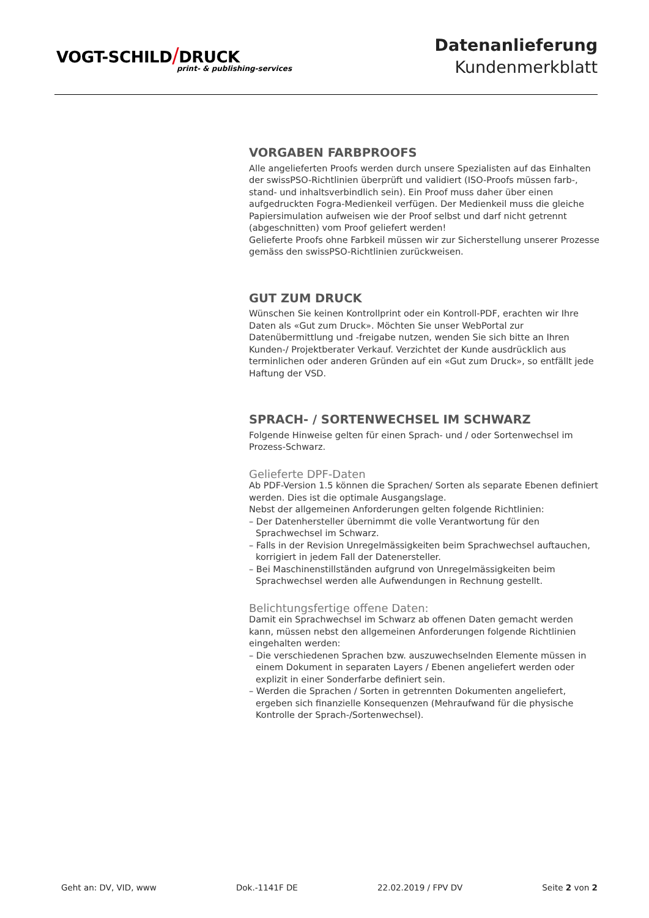VOGT-SCHILD/DRUCK
print- & publishing-services
Datenanlieferung
Kundenmerkblatt
VORGABEN FARBPROOFS
Alle angelieferten Proofs werden durch unsere Spezialisten auf das Einhalten der swissPSO-Richtlinien überprüft und validiert (ISO-Proofs müssen farb-, stand- und inhaltsverbindlich sein). Ein Proof muss daher über einen aufgedruckten Fogra-Medienkeil verfügen. Der Medienkeil muss die gleiche Papiersimulation aufweisen wie der Proof selbst und darf nicht getrennt (abgeschnitten) vom Proof geliefert werden!
Gelieferte Proofs ohne Farbkeil müssen wir zur Sicherstellung unserer Prozesse gemäss den swissPSO-Richtlinien zurückweisen.
GUT ZUM DRUCK
Wünschen Sie keinen Kontrollprint oder ein Kontroll-PDF, erachten wir Ihre Daten als «Gut zum Druck». Möchten Sie unser WebPortal zur Datenübermittlung und -freigabe nutzen, wenden Sie sich bitte an Ihren Kunden-/ Projektberater Verkauf. Verzichtet der Kunde ausdrücklich aus terminlichen oder anderen Gründen auf ein «Gut zum Druck», so entfällt jede Haftung der VSD.
SPRACH- / SORTENWECHSEL IM SCHWARZ
Folgende Hinweise gelten für einen Sprach- und / oder Sortenwechsel im Prozess-Schwarz.
Gelieferte DPF-Daten
Ab PDF-Version 1.5 können die Sprachen/ Sorten als separate Ebenen definiert werden. Dies ist die optimale Ausgangslage.
Nebst der allgemeinen Anforderungen gelten folgende Richtlinien:
– Der Datenhersteller übernimmt die volle Verantwortung für den Sprachwechsel im Schwarz.
– Falls in der Revision Unregelmässigkeiten beim Sprachwechsel auftauchen, korrigiert in jedem Fall der Datenersteller.
– Bei Maschinenstillständen aufgrund von Unregelmässigkeiten beim Sprachwechsel werden alle Aufwendungen in Rechnung gestellt.
Belichtungsfertige offene Daten:
Damit ein Sprachwechsel im Schwarz ab offenen Daten gemacht werden kann, müssen nebst den allgemeinen Anforderungen folgende Richtlinien eingehalten werden:
– Die verschiedenen Sprachen bzw. auszuwechselnden Elemente müssen in einem Dokument in separaten Layers / Ebenen angeliefert werden oder explizit in einer Sonderfarbe definiert sein.
– Werden die Sprachen / Sorten in getrennten Dokumenten angeliefert, ergeben sich finanzielle Konsequenzen (Mehraufwand für die physische Kontrolle der Sprach-/Sortenwechsel).
Geht an: DV, VID, www Dok.-1141F DE 22.02.2019 / FPV DV Seite 2 von 2